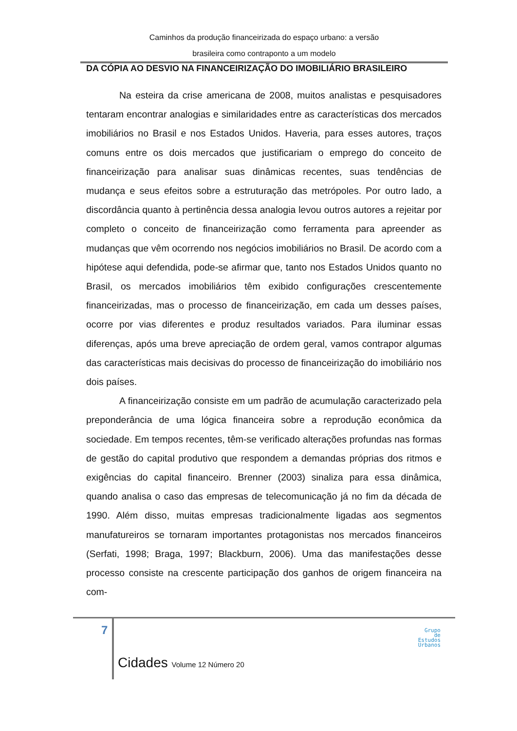Caminhos da produção financeirizada do espaço urbano: a versão
brasileira como contraponto a um modelo
DA CÓPIA AO DESVIO NA FINANCEIRIZAÇÃO DO IMOBILIÁRIO BRASILEIRO
Na esteira da crise americana de 2008, muitos analistas e pesquisadores tentaram encontrar analogias e similaridades entre as características dos mercados imobiliários no Brasil e nos Estados Unidos. Haveria, para esses autores, traços comuns entre os dois mercados que justificariam o emprego do conceito de financeirização para analisar suas dinâmicas recentes, suas tendências de mudança e seus efeitos sobre a estruturação das metrópoles. Por outro lado, a discordância quanto à pertinência dessa analogia levou outros autores a rejeitar por completo o conceito de financeirização como ferramenta para apreender as mudanças que vêm ocorrendo nos negócios imobiliários no Brasil. De acordo com a hipótese aqui defendida, pode-se afirmar que, tanto nos Estados Unidos quanto no Brasil, os mercados imobiliários têm exibido configurações crescentemente financeirizadas, mas o processo de financeirização, em cada um desses países, ocorre por vias diferentes e produz resultados variados. Para iluminar essas diferenças, após uma breve apreciação de ordem geral, vamos contrapor algumas das características mais decisivas do processo de financeirização do imobiliário nos dois países.
A financeirização consiste em um padrão de acumulação caracterizado pela preponderância de uma lógica financeira sobre a reprodução econômica da sociedade. Em tempos recentes, têm-se verificado alterações profundas nas formas de gestão do capital produtivo que respondem a demandas próprias dos ritmos e exigências do capital financeiro. Brenner (2003) sinaliza para essa dinâmica, quando analisa o caso das empresas de telecomunicação já no fim da década de 1990. Além disso, muitas empresas tradicionalmente ligadas aos segmentos manufatureiros se tornaram importantes protagonistas nos mercados financeiros (Serfati, 1998; Braga, 1997; Blackburn, 2006). Uma das manifestações desse processo consiste na crescente participação dos ganhos de origem financeira na com-
7
Cidades Volume 12 Número 20
Grupo
de
Estudos
Urbanos